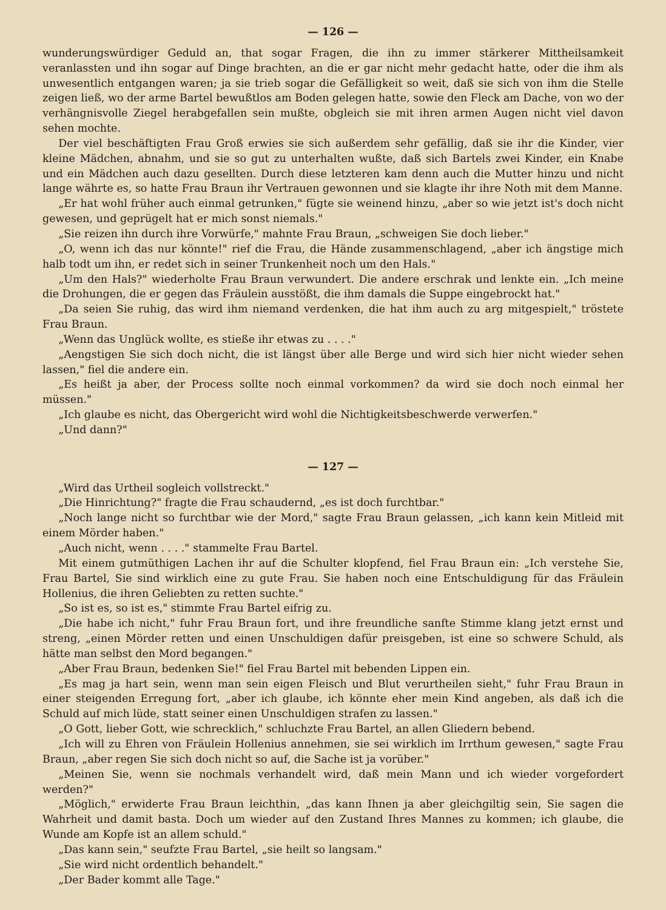— 126 —
wunderungswürdiger Geduld an, that sogar Fragen, die ihn zu immer stärkerer Mittheilsamkeit veranlassten und ihn sogar auf Dinge brachten, an die er gar nicht mehr gedacht hatte, oder die ihm als unwesentlich entgangen waren; ja sie trieb sogar die Gefälligkeit so weit, daß sie sich von ihm die Stelle zeigen ließ, wo der arme Bartel bewußtlos am Boden gelegen hatte, sowie den Fleck am Dache, von wo der verhängnisvolle Ziegel herabgefallen sein mußte, obgleich sie mit ihren armen Augen nicht viel davon sehen mochte.
Der viel beschäftigten Frau Groß erwies sie sich außerdem sehr gefällig, daß sie ihr die Kinder, vier kleine Mädchen, abnahm, und sie so gut zu unterhalten wußte, daß sich Bartels zwei Kinder, ein Knabe und ein Mädchen auch dazu gesellten. Durch diese letzteren kam denn auch die Mutter hinzu und nicht lange währte es, so hatte Frau Braun ihr Vertrauen gewonnen und sie klagte ihr ihre Noth mit dem Manne.
„Er hat wohl früher auch einmal getrunken," fügte sie weinend hinzu, „aber so wie jetzt ist's doch nicht gewesen, und geprügelt hat er mich sonst niemals."
„Sie reizen ihn durch ihre Vorwürfe," mahnte Frau Braun, „schweigen Sie doch lieber."
„O, wenn ich das nur könnte!" rief die Frau, die Hände zusammenschlagend, „aber ich ängstige mich halb todt um ihn, er redet sich in seiner Trunkenheit noch um den Hals."
„Um den Hals?" wiederholte Frau Braun verwundert. Die andere erschrak und lenkte ein. „Ich meine die Drohungen, die er gegen das Fräulein ausstößt, die ihm damals die Suppe eingebrockt hat."
„Da seien Sie ruhig, das wird ihm niemand verdenken, die hat ihm auch zu arg mitgespielt," tröstete Frau Braun.
„Wenn das Unglück wollte, es stieße ihr etwas zu . . . ."
„Aengstigen Sie sich doch nicht, die ist längst über alle Berge und wird sich hier nicht wieder sehen lassen," fiel die andere ein.
„Es heißt ja aber, der Process sollte noch einmal vorkommen? da wird sie doch noch einmal her müssen."
„Ich glaube es nicht, das Obergericht wird wohl die Nichtigkeitsbeschwerde verwerfen."
„Und dann?"
— 127 —
„Wird das Urtheil sogleich vollstreckt."
„Die Hinrichtung?" fragte die Frau schaudernd, „es ist doch furchtbar."
„Noch lange nicht so furchtbar wie der Mord," sagte Frau Braun gelassen, „ich kann kein Mitleid mit einem Mörder haben."
„Auch nicht, wenn . . . ." stammelte Frau Bartel.
Mit einem gutmüthigen Lachen ihr auf die Schulter klopfend, fiel Frau Braun ein: „Ich verstehe Sie, Frau Bartel, Sie sind wirklich eine zu gute Frau. Sie haben noch eine Entschuldigung für das Fräulein Hollenius, die ihren Geliebten zu retten suchte."
„So ist es, so ist es," stimmte Frau Bartel eifrig zu.
„Die habe ich nicht," fuhr Frau Braun fort, und ihre freundliche sanfte Stimme klang jetzt ernst und streng, „einen Mörder retten und einen Unschuldigen dafür preisgeben, ist eine so schwere Schuld, als hätte man selbst den Mord begangen."
„Aber Frau Braun, bedenken Sie!" fiel Frau Bartel mit bebenden Lippen ein.
„Es mag ja hart sein, wenn man sein eigen Fleisch und Blut verurtheilen sieht," fuhr Frau Braun in einer steigenden Erregung fort, „aber ich glaube, ich könnte eher mein Kind angeben, als daß ich die Schuld auf mich lüde, statt seiner einen Unschuldigen strafen zu lassen."
„O Gott, lieber Gott, wie schrecklich," schluchzte Frau Bartel, an allen Gliedern bebend.
„Ich will zu Ehren von Fräulein Hollenius annehmen, sie sei wirklich im Irrthum gewesen," sagte Frau Braun, „aber regen Sie sich doch nicht so auf, die Sache ist ja vorüber."
„Meinen Sie, wenn sie nochmals verhandelt wird, daß mein Mann und ich wieder vorgefordert werden?"
„Möglich," erwiderte Frau Braun leichthin, „das kann Ihnen ja aber gleichgiltig sein, Sie sagen die Wahrheit und damit basta. Doch um wieder auf den Zustand Ihres Mannes zu kommen; ich glaube, die Wunde am Kopfe ist an allem schuld."
„Das kann sein," seufzte Frau Bartel, „sie heilt so langsam."
„Sie wird nicht ordentlich behandelt."
„Der Bader kommt alle Tage."